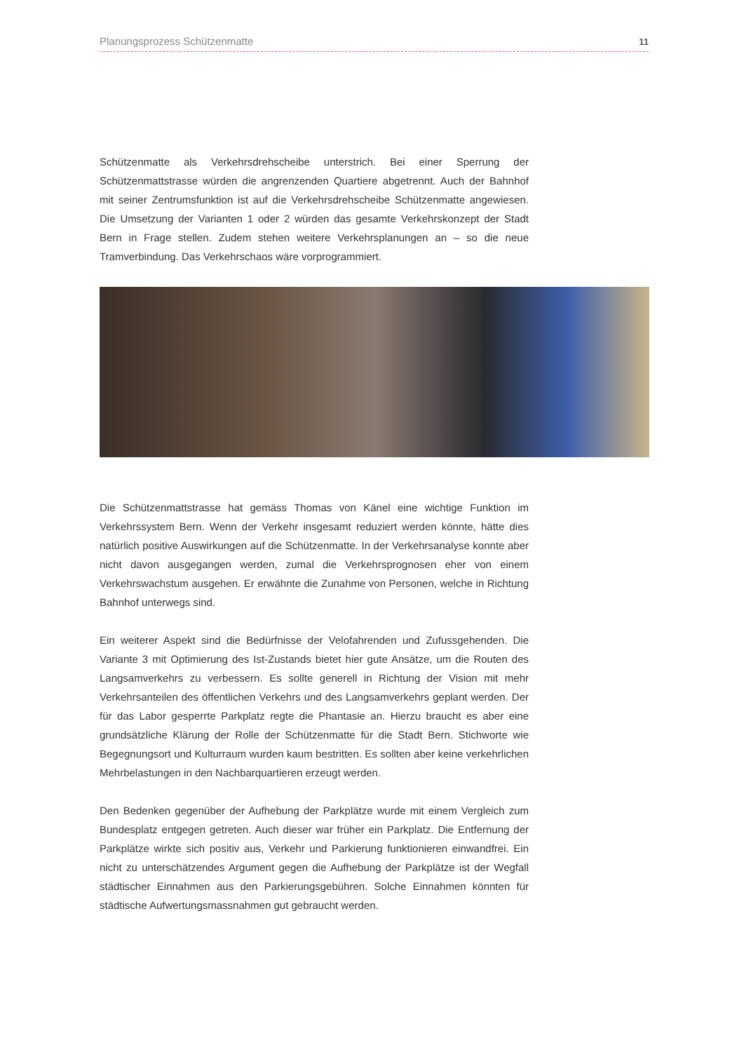Planungsprozess Schützenmatte 11
Schützenmatte als Verkehrsdrehscheibe unterstrich. Bei einer Sperrung der Schützenmattstrasse würden die angrenzenden Quartiere abgetrennt. Auch der Bahnhof mit seiner Zentrumsfunktion ist auf die Verkehrsdrehscheibe Schützenmatte angewiesen. Die Umsetzung der Varianten 1 oder 2 würden das gesamte Verkehrskonzept der Stadt Bern in Frage stellen. Zudem stehen weitere Verkehrsplanungen an – so die neue Tramverbindung. Das Verkehrs­chaos wäre vorprogrammiert.
Die Schützenmattstrasse hat gemäss Thomas von Känel eine wichtige Funk­tion im Verkehrssystem Bern. Wenn der Verkehr insgesamt reduziert werden könnte, hätte dies natürlich positive Auswirkungen auf die Schützenmatte. In der Verkehrsanalyse konnte aber nicht davon ausgegangen werden, zumal die Verkehrsprognosen eher von einem Verkehrswachstum ausgehen. Er er­wähnte die Zunahme von Personen, welche in Richtung Bahnhof unterwegs sind.
Ein weiterer Aspekt sind die Bedürfnisse der Velofahrenden und Zufussge­henden. Die Variante 3 mit Optimierung des Ist-Zustands bietet hier gute An­sätze, um die Routen des Langsamverkehrs zu verbessern. Es sollte generell in Richtung der Vision mit mehr Verkehrsanteilen des öffentlichen Verkehrs und des Langsamverkehrs geplant werden. Der für das Labor gesperrte Parkplatz regte die Phantasie an. Hierzu braucht es aber eine grundsätzliche Klärung der Rolle der Schützenmatte für die Stadt Bern. Stichworte wie Begegnungsort und Kulturraum wurden kaum bestritten. Es sollten aber keine verkehrlichen Mehrbelastungen in den Nachbarquartieren erzeugt werden.
Den Bedenken gegenüber der Aufhebung der Parkplätze wurde mit einem Vergleich zum Bundesplatz entgegen getreten. Auch dieser war früher ein Parkplatz. Die Entfernung der Parkplätze wirkte sich positiv aus, Verkehr und Parkierung funktionieren einwandfrei. Ein nicht zu unterschätzendes Argument gegen die Aufhebung der Parkplätze ist der Wegfall städtischer Einnahmen aus den Parkierungsgebühren. Solche Einnahmen könnten für städtische Aufwer­tungsmassnahmen gut gebraucht werden.